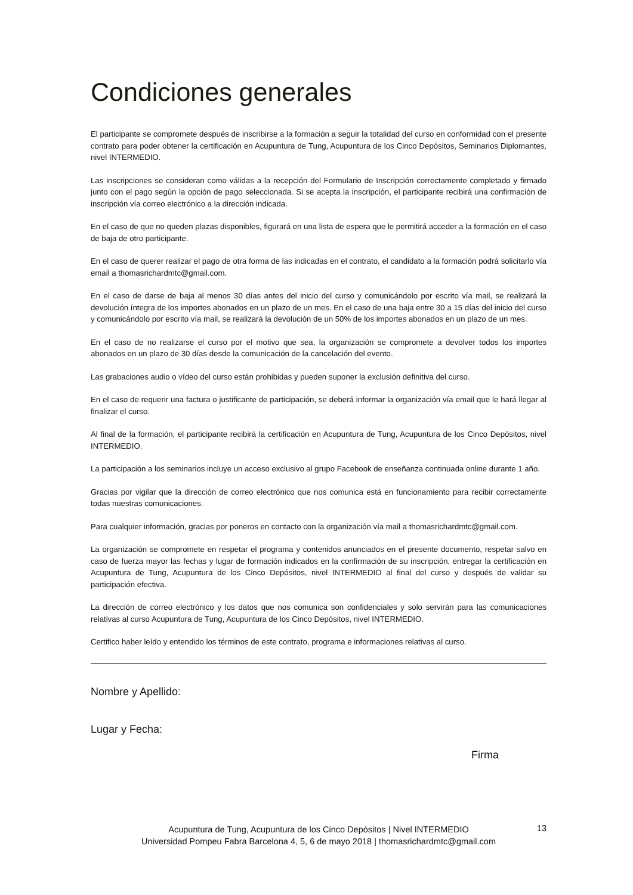Condiciones generales
El participante se compromete después de inscribirse a la formación a seguir la totalidad del curso en conformidad con el presente contrato para poder obtener la certificación en Acupuntura de Tung, Acupuntura de los Cinco Depósitos, Seminarios Diplomantes, nivel INTERMEDIO.
Las inscripciones se consideran como válidas a la recepción del Formulario de Inscripción correctamente completado y firmado junto con el pago según la opción de pago seleccionada. Si se acepta la inscripción, el participante recibirá una confirmación de inscripción vía correo electrónico a la dirección indicada.
En el caso de que no queden plazas disponibles, figurará en una lista de espera que le permitirá acceder a la formación en el caso de baja de otro participante.
En el caso de querer realizar el pago de otra forma de las indicadas en el contrato, el candidato a la formación podrá solicitarlo vía email a thomasrichardmtc@gmail.com.
En el caso de darse de baja al menos 30 días antes del inicio del curso y comunicándolo por escrito vía mail, se realizará la devolución íntegra de los importes abonados en un plazo de un mes. En el caso de una baja entre 30 a 15 días del inicio del curso y comunicándolo por escrito vía mail, se realizará la devolución de un 50% de los importes abonados en un plazo de un mes.
En el caso de no realizarse el curso por el motivo que sea, la organización se compromete a devolver todos los importes abonados en un plazo de 30 días desde la comunicación de la cancelación del evento.
Las grabaciones audio o vídeo del curso están prohibidas y pueden suponer la exclusión definitiva del curso.
En el caso de requerir una factura o justificante de participación, se deberá informar la organización vía email que le hará llegar al finalizar el curso.
Al final de la formación, el participante recibirá la certificación en Acupuntura de Tung, Acupuntura de los Cinco Depósitos, nivel INTERMEDIO.
La participación a los seminarios incluye un acceso exclusivo al grupo Facebook de enseñanza continuada online durante 1 año.
Gracias por vigilar que la dirección de correo electrónico que nos comunica está en funcionamiento para recibir correctamente todas nuestras comunicaciones.
Para cualquier información, gracias por poneros en contacto con la organización vía mail a thomasrichardmtc@gmail.com.
La organización se compromete en respetar el programa y contenidos anunciados en el presente documento, respetar salvo en caso de fuerza mayor las fechas y lugar de formación indicados en la confirmación de su inscripción, entregar la certificación en Acupuntura de Tung, Acupuntura de los Cinco Depósitos, nivel INTERMEDIO al final del curso y después de validar su participación efectiva.
La dirección de correo electrónico y los datos que nos comunica son confidenciales y solo servirán para las comunicaciones relativas al curso Acupuntura de Tung, Acupuntura de los Cinco Depósitos, nivel INTERMEDIO.
Certifico haber leído y entendido los términos de este contrato, programa e informaciones relativas al curso.
Nombre y Apellido:
Lugar y Fecha:
Firma
Acupuntura de Tung, Acupuntura de los Cinco Depósitos | Nivel INTERMEDIO
Universidad Pompeu Fabra Barcelona 4, 5, 6 de mayo 2018 | thomasrichardmtc@gmail.com
13